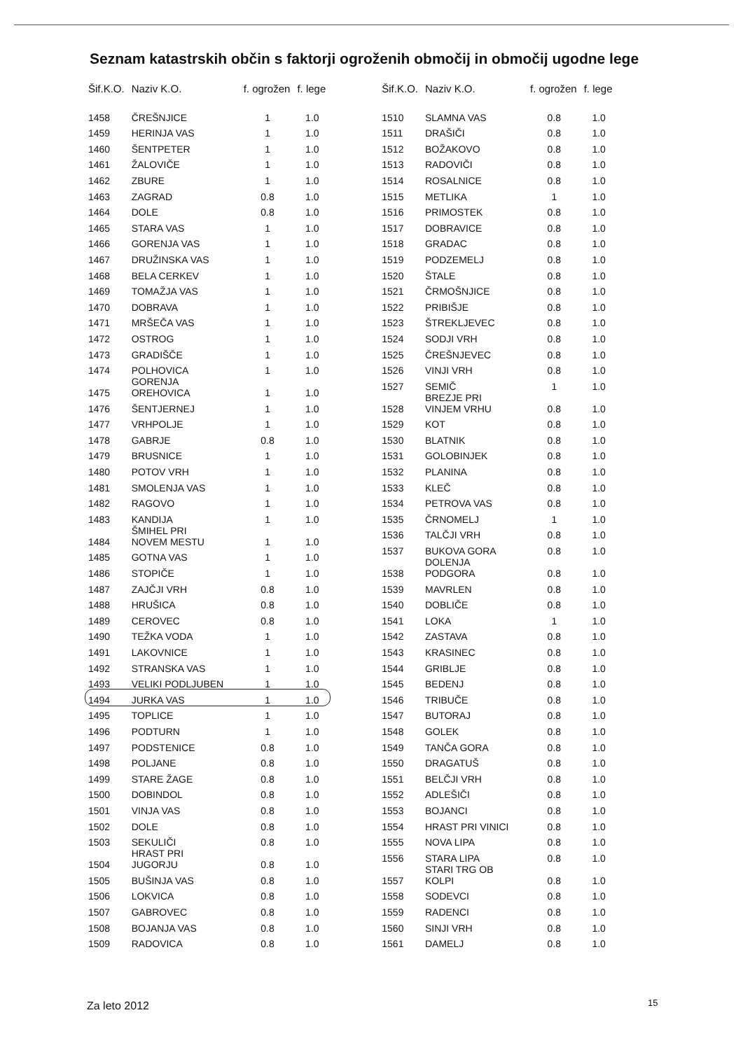Seznam katastrskih občin s faktorji ogroženih območij in območij ugodne lege
| Šif.K.O. | Naziv K.O. | f. ogrožen | f. lege |
| --- | --- | --- | --- |
| 1458 | ČREŠNJICE | 1 | 1.0 |
| 1459 | HERINJA VAS | 1 | 1.0 |
| 1460 | ŠENTPETER | 1 | 1.0 |
| 1461 | ŽALOVIČE | 1 | 1.0 |
| 1462 | ZBURE | 1 | 1.0 |
| 1463 | ZAGRAD | 0.8 | 1.0 |
| 1464 | DOLE | 0.8 | 1.0 |
| 1465 | STARA VAS | 1 | 1.0 |
| 1466 | GORENJA VAS | 1 | 1.0 |
| 1467 | DRUŽINSKA VAS | 1 | 1.0 |
| 1468 | BELA CERKEV | 1 | 1.0 |
| 1469 | TOMAŽJA VAS | 1 | 1.0 |
| 1470 | DOBRAVA | 1 | 1.0 |
| 1471 | MRŠEČA VAS | 1 | 1.0 |
| 1472 | OSTROG | 1 | 1.0 |
| 1473 | GRADIŠČE | 1 | 1.0 |
| 1474 | POLHOVICA | 1 | 1.0 |
| 1475 | GORENJA OREHOVICA | 1 | 1.0 |
| 1476 | ŠENTJERNEJ | 1 | 1.0 |
| 1477 | VRHPOLJE | 1 | 1.0 |
| 1478 | GABRJE | 0.8 | 1.0 |
| 1479 | BRUSNICE | 1 | 1.0 |
| 1480 | POTOV VRH | 1 | 1.0 |
| 1481 | SMOLENJA VAS | 1 | 1.0 |
| 1482 | RAGOVO | 1 | 1.0 |
| 1483 | KANDIJA | 1 | 1.0 |
| 1484 | ŠMIHEL PRI NOVEM MESTU | 1 | 1.0 |
| 1485 | GOTNA VAS | 1 | 1.0 |
| 1486 | STOPIČE | 1 | 1.0 |
| 1487 | ZAJČJI VRH | 0.8 | 1.0 |
| 1488 | HRUŠICA | 0.8 | 1.0 |
| 1489 | CEROVEC | 0.8 | 1.0 |
| 1490 | TEŽKA VODA | 1 | 1.0 |
| 1491 | LAKOVNICE | 1 | 1.0 |
| 1492 | STRANSKA VAS | 1 | 1.0 |
| 1493 | VELIKI PODLJUBEN | 1 | 1.0 |
| 1494 | JURKA VAS | 1 | 1.0 |
| 1495 | TOPLICE | 1 | 1.0 |
| 1496 | PODTURN | 1 | 1.0 |
| 1497 | PODSTENICE | 0.8 | 1.0 |
| 1498 | POLJANE | 0.8 | 1.0 |
| 1499 | STARE ŽAGE | 0.8 | 1.0 |
| 1500 | DOBINDOL | 0.8 | 1.0 |
| 1501 | VINJA VAS | 0.8 | 1.0 |
| 1502 | DOLE | 0.8 | 1.0 |
| 1503 | SEKULIČI | 0.8 | 1.0 |
| 1504 | HRAST PRI JUGORJU | 0.8 | 1.0 |
| 1505 | BUŠINJA VAS | 0.8 | 1.0 |
| 1506 | LOKVICA | 0.8 | 1.0 |
| 1507 | GABROVEC | 0.8 | 1.0 |
| 1508 | BOJANJA VAS | 0.8 | 1.0 |
| 1509 | RADOVICA | 0.8 | 1.0 |
| Šif.K.O. | Naziv K.O. | f. ogrožen | f. lege |
| --- | --- | --- | --- |
| 1510 | SLAMNA VAS | 0.8 | 1.0 |
| 1511 | DRAŠIČI | 0.8 | 1.0 |
| 1512 | BOŽAKOVO | 0.8 | 1.0 |
| 1513 | RADOVIČI | 0.8 | 1.0 |
| 1514 | ROSALNICE | 0.8 | 1.0 |
| 1515 | METLIKA | 1 | 1.0 |
| 1516 | PRIMOSTEK | 0.8 | 1.0 |
| 1517 | DOBRAVICE | 0.8 | 1.0 |
| 1518 | GRADAC | 0.8 | 1.0 |
| 1519 | PODZEMELJ | 0.8 | 1.0 |
| 1520 | ŠTALE | 0.8 | 1.0 |
| 1521 | ČRMOŠNJICE | 0.8 | 1.0 |
| 1522 | PRIBIŠJE | 0.8 | 1.0 |
| 1523 | ŠTREKLJEVEC | 0.8 | 1.0 |
| 1524 | SODJI VRH | 0.8 | 1.0 |
| 1525 | ČREŠNJEVEC | 0.8 | 1.0 |
| 1526 | VINJI VRH | 0.8 | 1.0 |
| 1527 | SEMIČ | 1 | 1.0 |
| 1528 | BREZJE PRI VINJEM VRHU | 0.8 | 1.0 |
| 1529 | KOT | 0.8 | 1.0 |
| 1530 | BLATNIK | 0.8 | 1.0 |
| 1531 | GOLOBINJEK | 0.8 | 1.0 |
| 1532 | PLANINA | 0.8 | 1.0 |
| 1533 | KLEČ | 0.8 | 1.0 |
| 1534 | PETROVA VAS | 0.8 | 1.0 |
| 1535 | ČRNOMELJ | 1 | 1.0 |
| 1536 | TALČJI VRH | 0.8 | 1.0 |
| 1537 | BUKOVA GORA | 0.8 | 1.0 |
| 1538 | DOLENJA PODGORA | 0.8 | 1.0 |
| 1539 | MAVRLEN | 0.8 | 1.0 |
| 1540 | DOBLIČE | 0.8 | 1.0 |
| 1541 | LOKA | 1 | 1.0 |
| 1542 | ZASTAVA | 0.8 | 1.0 |
| 1543 | KRASINEC | 0.8 | 1.0 |
| 1544 | GRIBLJE | 0.8 | 1.0 |
| 1545 | BEDENJ | 0.8 | 1.0 |
| 1546 | TRIBUČE | 0.8 | 1.0 |
| 1547 | BUTORAJ | 0.8 | 1.0 |
| 1548 | GOLEK | 0.8 | 1.0 |
| 1549 | TANČA GORA | 0.8 | 1.0 |
| 1550 | DRAGATUŠ | 0.8 | 1.0 |
| 1551 | BELČJI VRH | 0.8 | 1.0 |
| 1552 | ADLEŠIČI | 0.8 | 1.0 |
| 1553 | BOJANCI | 0.8 | 1.0 |
| 1554 | HRAST PRI VINICI | 0.8 | 1.0 |
| 1555 | NOVA LIPA | 0.8 | 1.0 |
| 1556 | STARA LIPA | 0.8 | 1.0 |
| 1557 | STARI TRG OB KOLPI | 0.8 | 1.0 |
| 1558 | SODEVCI | 0.8 | 1.0 |
| 1559 | RADENCI | 0.8 | 1.0 |
| 1560 | SINJI VRH | 0.8 | 1.0 |
| 1561 | DAMELJ | 0.8 | 1.0 |
Za leto 2012 15